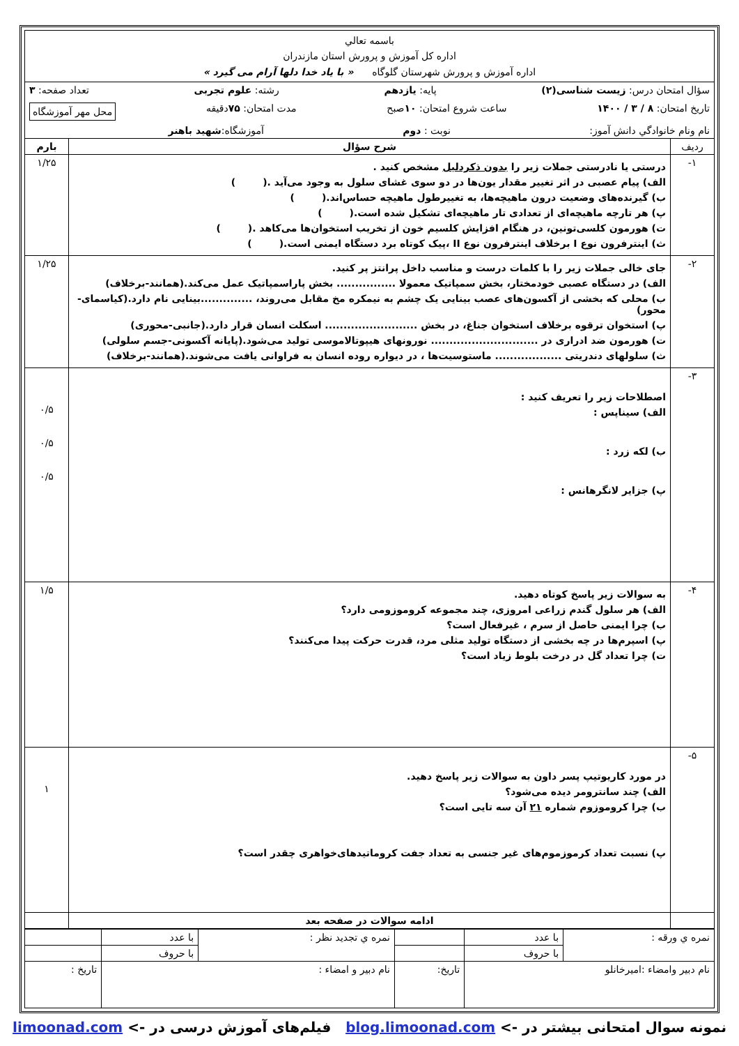| باسمه تعالي اداره کل آموزش و پرورش استان مازندران اداره آموزش و پرورش شهرستان گلوگاه « با یاد خدا دلها آرام می گیرد » | | |
| سؤال امتحان درس: زیست شناسی(۲) پایه: یازدهم رشته: علوم تجربی تعداد صفحه: ۳ تاریخ امتحان: ۸ / ۳ / ۱۴۰۰ ساعت شروع امتحان: ۱۰ صبح مدت امتحان: ۷۵ دقیقه محل مهر آموزشگاه نام ونام خانوادگي دانش آموز: نوبت : دوم آموزشگاه: شهید باهنر | | |
| ردیف | شرح سؤال | بارم |
| ۱- | درستی یا نادرستی جملات زیر را بدون ذکردلیل مشخص کنید . الف) پیام عصبی در اثر تغییر مقدار یون‌ها در دو سوی غشای سلول به وجود می‌آید .( ) ب) گیرنده‌های وضعیت درون ماهیچه‌ها، به تغییرطول ماهیچه حساس‌اند.( ) پ) هر تارچه ماهیچه‌ای از تعدادی تار ماهیچه‌ای تشکیل شده است.( ) ت) هورمون کلسی‌تونین، در هنگام افزایش کلسیم خون از تخریب استخوان‌ها می‌کاهد .( ) ث) اینترفرون نوع I برخلاف اینترفرون نوع II ،پیک کوتاه برد دستگاه ایمنی است.( ) | ۱/۲۵ |
| ۲- | جای خالی جملات زیر را با کلمات درست و مناسب داخل پرانتز پر کنید. الف) در دستگاه عصبی خودمختار، بخش سمپاتیک معمولا ................ بخش پاراسمپاتیک عمل می‌کند.(همانند-برخلاف) ب) محلی که بخشی از آکسون‌های عصب بینایی یک چشم به نیمکره مخ مقابل می‌روند، ..............بینایی نام دارد.(کیاسمای-محور) پ) استخوان ترقوه برخلاف استخوان جناغ، در بخش ......................... اسکلت انسان قرار دارد.(جانبی-محوری) ت) هورمون ضد ادراری در ............................. نورونهای هیپوتالاموسی تولید می‌شود.(پایانه آکسونی-جسم سلولی) ث) سلولهای دندریتی .................. ماستوسیت‌ها ، در دیواره روده انسان به فراوانی یافت می‌شوند.(همانند-برخلاف) | ۱/۲۵ |
| ۳- | اصطلاحات زیر را تعریف کنید : الف) سیناپس : ب) لکه زرد : پ) جزایر لانگرهانس : | ۰/۵ ۰/۵ ۰/۵ |
| ۴- | به سوالات زیر پاسخ کوتاه دهید. الف) هر سلول گندم زراعی امروزی، چند مجموعه کروموزومی دارد؟ ب) چرا ایمنی حاصل از سرم ، غیرفعال است؟ پ) اسپرم‌ها در چه بخشی از دستگاه تولید مثلی مرد، قدرت حرکت پیدا می‌کنند؟ ت) چرا تعداد گل در درخت بلوط زیاد است؟ | ۱/۵ |
| ۵- | در مورد کاریوتیپ پسر داون به سوالات زیر پاسخ دهید. الف) چند سانترومر دیده می‌شود؟ ب) چرا کروموزوم شماره ۲۱ آن سه تایی است؟ پ) نسبت تعداد کرموزموم‌های غیر جنسی به تعداد جفت کروماتیدهای‌خواهری چقدر است؟ | ۱ |
| | ادامه سوالات در صفحه بعد | |
| نمره ي ورقه : | با عدد | | نمره ي تجدید نظر : | با عدد | |
| | با حروف | | | با حروف | |
| نام دبير وامضاء :اميرخانلو | | تاريخ: | نام دبير و امضاء : | | تاريخ : |
نمونه سوال امتحانی بیشتر در -> blog.limoonad.com فیلم‌های آموزش درسی در -> limoonad.com